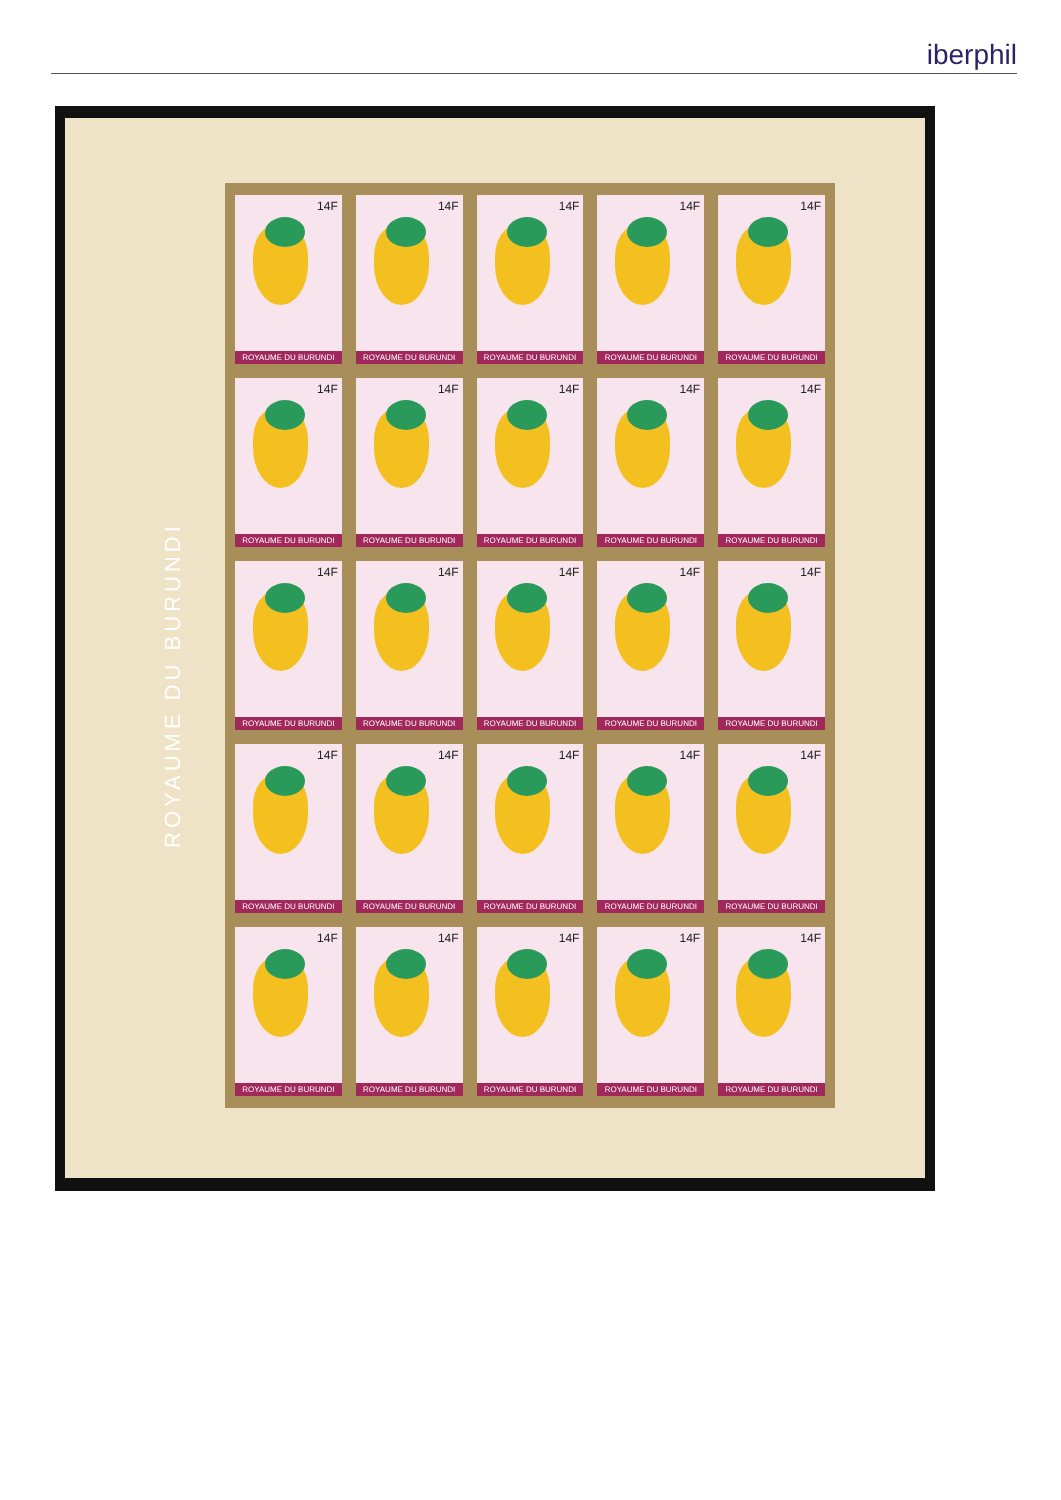iberphil
ROYAUME DU BURUNDI
14F
ROYAUME DU BURUNDI
14F
ROYAUME DU BURUNDI
14F
ROYAUME DU BURUNDI
14F
ROYAUME DU BURUNDI
14F
ROYAUME DU BURUNDI
14F
ROYAUME DU BURUNDI
14F
ROYAUME DU BURUNDI
14F
ROYAUME DU BURUNDI
14F
ROYAUME DU BURUNDI
14F
ROYAUME DU BURUNDI
14F
ROYAUME DU BURUNDI
14F
ROYAUME DU BURUNDI
14F
ROYAUME DU BURUNDI
14F
ROYAUME DU BURUNDI
14F
ROYAUME DU BURUNDI
14F
ROYAUME DU BURUNDI
14F
ROYAUME DU BURUNDI
14F
ROYAUME DU BURUNDI
14F
ROYAUME DU BURUNDI
14F
ROYAUME DU BURUNDI
14F
ROYAUME DU BURUNDI
14F
ROYAUME DU BURUNDI
14F
ROYAUME DU BURUNDI
14F
ROYAUME DU BURUNDI
14F
ROYAUME DU BURUNDI